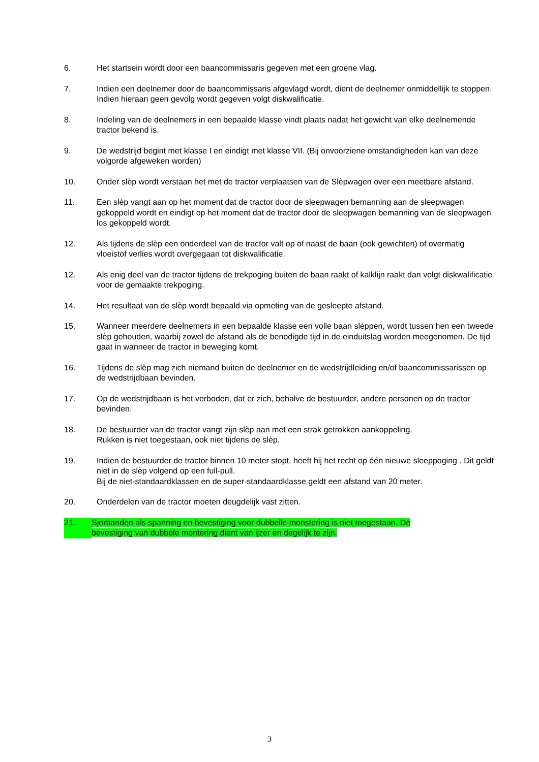6. Het startsein wordt door een baancommissaris gegeven met een groene vlag.
7. Indien een deelnemer door de baancommissaris afgevlagd wordt, dient de deelnemer onmiddellijk te stoppen. Indien hieraan geen gevolg wordt gegeven volgt diskwalificatie.
8. Indeling van de deelnemers in een bepaalde klasse vindt plaats nadat het gewicht van elke deelnemende tractor bekend is.
9. De wedstrijd begint met klasse I en eindigt met klasse VII. (Bij onvoorziene omstandigheden kan van deze volgorde afgeweken worden)
10. Onder slèp wordt verstaan het met de tractor verplaatsen van de Slèpwagen over een meetbare afstand.
11. Een slèp vangt aan op het moment dat de tractor door de sleepwagen bemanning aan de sleepwagen gekoppeld wordt en eindigt op het moment dat de tractor door de sleepwagen bemanning van de sleepwagen los gekoppeld wordt.
12. Als tijdens de slèp een onderdeel van de tractor valt op of naast de baan (ook gewichten) of overmatig vloeistof verlies wordt overgegaan tot diskwalificatie.
12. Als enig deel van de tractor tijdens de trekpoging buiten de baan raakt of kalklijn raakt dan volgt diskwalificatie voor de gemaakte trekpoging.
14. Het resultaat van de slèp wordt bepaald via opmeting van de gesleepte afstand.
15. Wanneer meerdere deelnemers in een bepaalde klasse een volle baan slèppen, wordt tussen hen een tweede slèp gehouden, waarbij zowel de afstand als de benodigde tijd in de einduitslag worden meegenomen. De tijd gaat in wanneer de tractor in beweging komt.
16. Tijdens de slèp mag zich niemand buiten de deelnemer en de wedstrijdleiding en/of baancommissarissen op de wedstrijdbaan bevinden.
17. Op de wedstrijdbaan is het verboden, dat er zich, behalve de bestuurder, andere personen op de tractor bevinden.
18. De bestuurder van de tractor vangt zijn slèp aan met een strak getrokken aankoppeling.
Rukken is niet toegestaan, ook niet tijdens de slèp.
19. Indien de bestuurder de tractor binnen 10 meter stopt, heeft hij het recht op één nieuwe sleeppoging . Dit geldt niet in de slèp volgend op een full-pull.
Bij de niet-standaardklassen en de super-standaardklasse geldt een afstand van 20 meter.
20. Onderdelen van de tractor moeten deugdelijk vast zitten.
21. Sjorbanden als spanning en bevestiging voor dubbelle monstering is niet toegestaan. De bevestiging van dubbele montering dient van ijzer en degelijk te zijn.
3